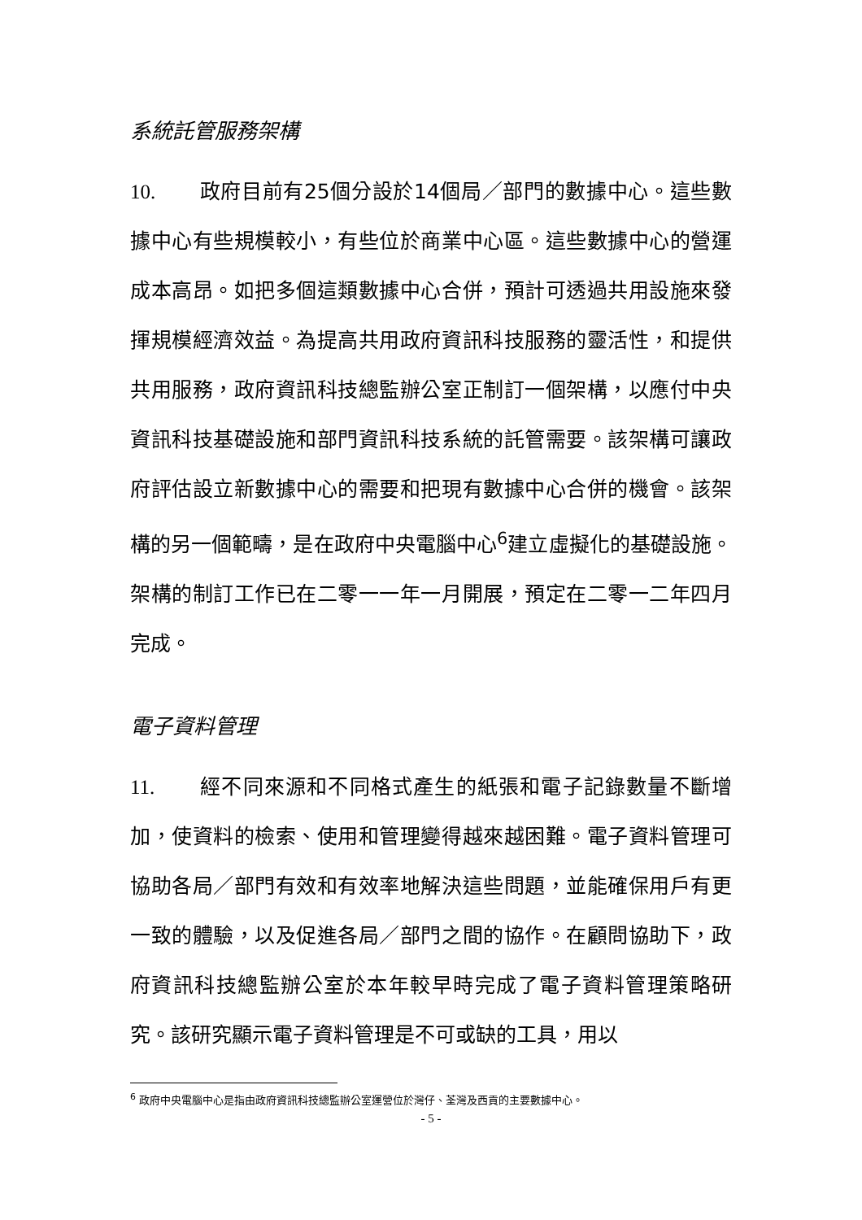系統託管服務架構
10. 政府目前有25個分設於14個局／部門的數據中心。這些數據中心有些規模較小，有些位於商業中心區。這些數據中心的營運成本高昂。如把多個這類數據中心合併，預計可透過共用設施來發揮規模經濟效益。為提高共用政府資訊科技服務的靈活性，和提供共用服務，政府資訊科技總監辦公室正制訂一個架構，以應付中央資訊科技基礎設施和部門資訊科技系統的託管需要。該架構可讓政府評估設立新數據中心的需要和把現有數據中心合併的機會。該架構的另一個範疇，是在政府中央電腦中心<sup>6</sup>建立虛擬化的基礎設施。架構的制訂工作已在二零一一年一月開展，預定在二零一二年四月完成。
電子資料管理
11. 經不同來源和不同格式產生的紙張和電子記錄數量不斷增加，使資料的檢索、使用和管理變得越來越困難。電子資料管理可協助各局／部門有效和有效率地解決這些問題，並能確保用戶有更一致的體驗，以及促進各局／部門之間的協作。在顧問協助下，政府資訊科技總監辦公室於本年較早時完成了電子資料管理策略研究。該研究顯示電子資料管理是不可或缺的工具，用以
<sup>6</sup> 政府中央電腦中心是指由政府資訊科技總監辦公室運營位於灣仔、荃灣及西貢的主要數據中心。
- 5 -